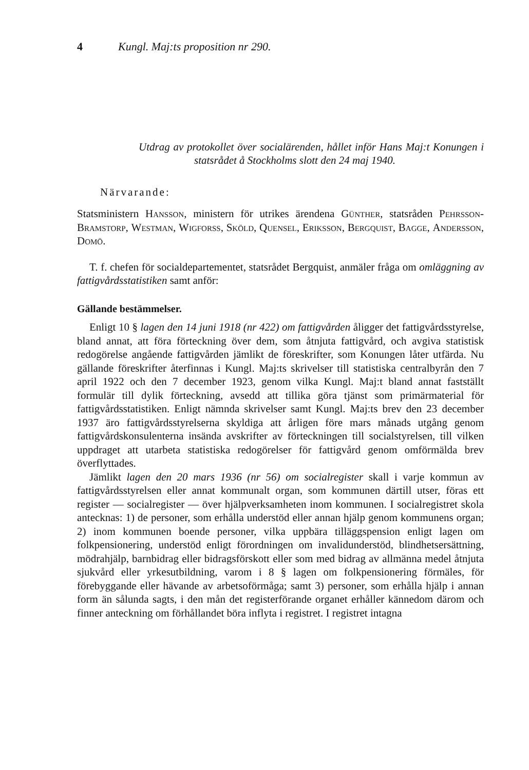4 Kungl. Maj:ts proposition nr 290.
Utdrag av protokollet över socialärenden, hållet inför Hans Maj:t Konungen i statsrådet å Stockholms slott den 24 maj 1940.
Närvarande:
Statsministern Hansson, ministern för utrikes ärendena Günther, statsråden Pehrsson-Bramstorp, Westman, Wigforss, Sköld, Quensel, Eriksson, Bergquist, Bagge, Andersson, Domö.
T. f. chefen för socialdepartementet, statsrådet Bergquist, anmäler fråga om omläggning av fattigvårdsstatistiken samt anför:
Gällande bestämmelser.
Enligt 10 § lagen den 14 juni 1918 (nr 422) om fattigvården åligger det fattigvårdsstyrelse, bland annat, att föra förteckning över dem, som åtnjuta fattigvård, och avgiva statistisk redogörelse angående fattigvården jämlikt de föreskrifter, som Konungen låter utfärda. Nu gällande föreskrifter återfinnas i Kungl. Maj:ts skrivelser till statistiska centralbyrån den 7 april 1922 och den 7 december 1923, genom vilka Kungl. Maj:t bland annat fastställt formulär till dylik förteckning, avsedd att tillika göra tjänst som primärmaterial för fattigvårdsstatistiken. Enligt nämnda skrivelser samt Kungl. Maj:ts brev den 23 december 1937 äro fattigvårdsstyrelserna skyldiga att årligen före mars månads utgång genom fattigvårdskonsulenterna insända avskrifter av förteckningen till socialstyrelsen, till vilken uppdraget att utarbeta statistiska redogörelser för fattigvård genom omförmälda brev överflyttades.
Jämlikt lagen den 20 mars 1936 (nr 56) om socialregister skall i varje kommun av fattigvårdsstyrelsen eller annat kommunalt organ, som kommunen därtill utser, föras ett register — socialregister — över hjälpverksamheten inom kommunen. I socialregistret skola antecknas: 1) de personer, som erhålla understöd eller annan hjälp genom kommunens organ; 2) inom kommunen boende personer, vilka uppbära tilläggspension enligt lagen om folkpensionering, understöd enligt förordningen om invalidunderstöd, blindhetsersättning, mödrahjälp, barnbidrag eller bidragsförskott eller som med bidrag av allmänna medel åtnjuta sjukvård eller yrkesutbildning, varom i 8 § lagen om folkpensionering förmäles, för förebyggande eller hävande av arbetsoförmåga; samt 3) personer, som erhålla hjälp i annan form än sålunda sagts, i den mån det registerförande organet erhåller kännedom därom och finner anteckning om förhållandet böra inflyta i registret. I registret intagna